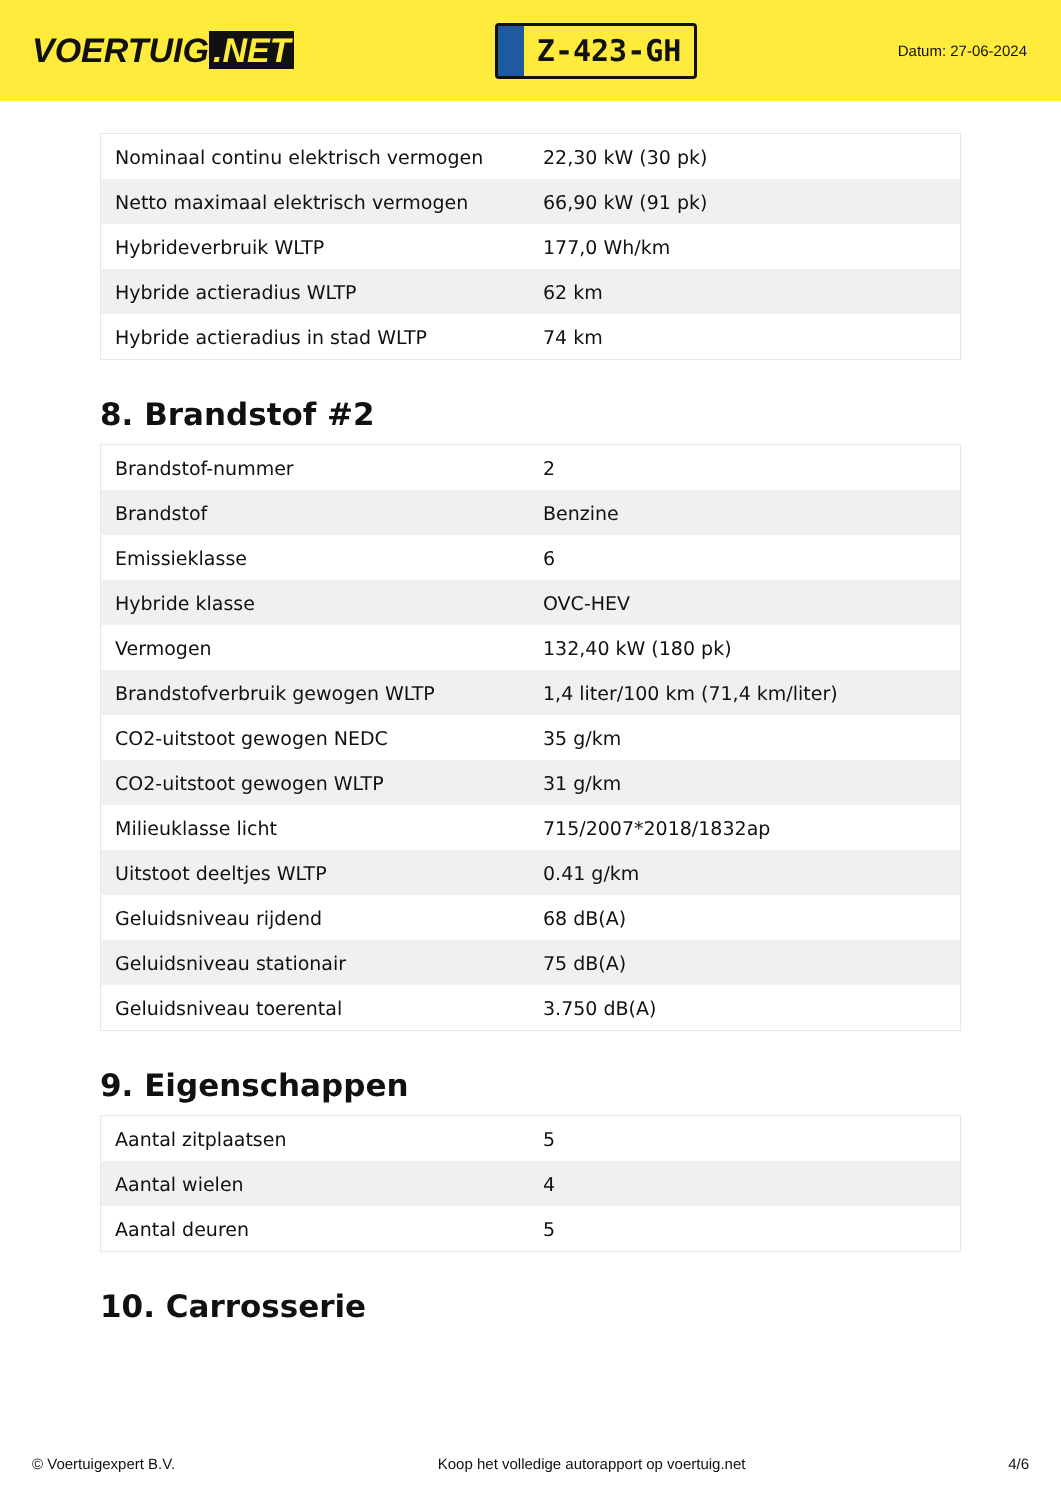VOERTUIG.NET
Z-423-GH
Datum: 27-06-2024
| Nominaal continu elektrisch vermogen | 22,30 kW (30 pk) |
| Netto maximaal elektrisch vermogen | 66,90 kW (91 pk) |
| Hybrideverbruik WLTP | 177,0 Wh/km |
| Hybride actieradius WLTP | 62 km |
| Hybride actieradius in stad WLTP | 74 km |
8. Brandstof #2
| Brandstof-nummer | 2 |
| Brandstof | Benzine |
| Emissieklasse | 6 |
| Hybride klasse | OVC-HEV |
| Vermogen | 132,40 kW (180 pk) |
| Brandstofverbruik gewogen WLTP | 1,4 liter/100 km (71,4 km/liter) |
| CO2-uitstoot gewogen NEDC | 35 g/km |
| CO2-uitstoot gewogen WLTP | 31 g/km |
| Milieuklasse licht | 715/2007*2018/1832ap |
| Uitstoot deeltjes WLTP | 0.41 g/km |
| Geluidsniveau rijdend | 68 dB(A) |
| Geluidsniveau stationair | 75 dB(A) |
| Geluidsniveau toerental | 3.750 dB(A) |
9. Eigenschappen
| Aantal zitplaatsen | 5 |
| Aantal wielen | 4 |
| Aantal deuren | 5 |
10. Carrosserie
© Voertuigexpert B.V. Koop het volledige autorapport op voertuig.net 4/6